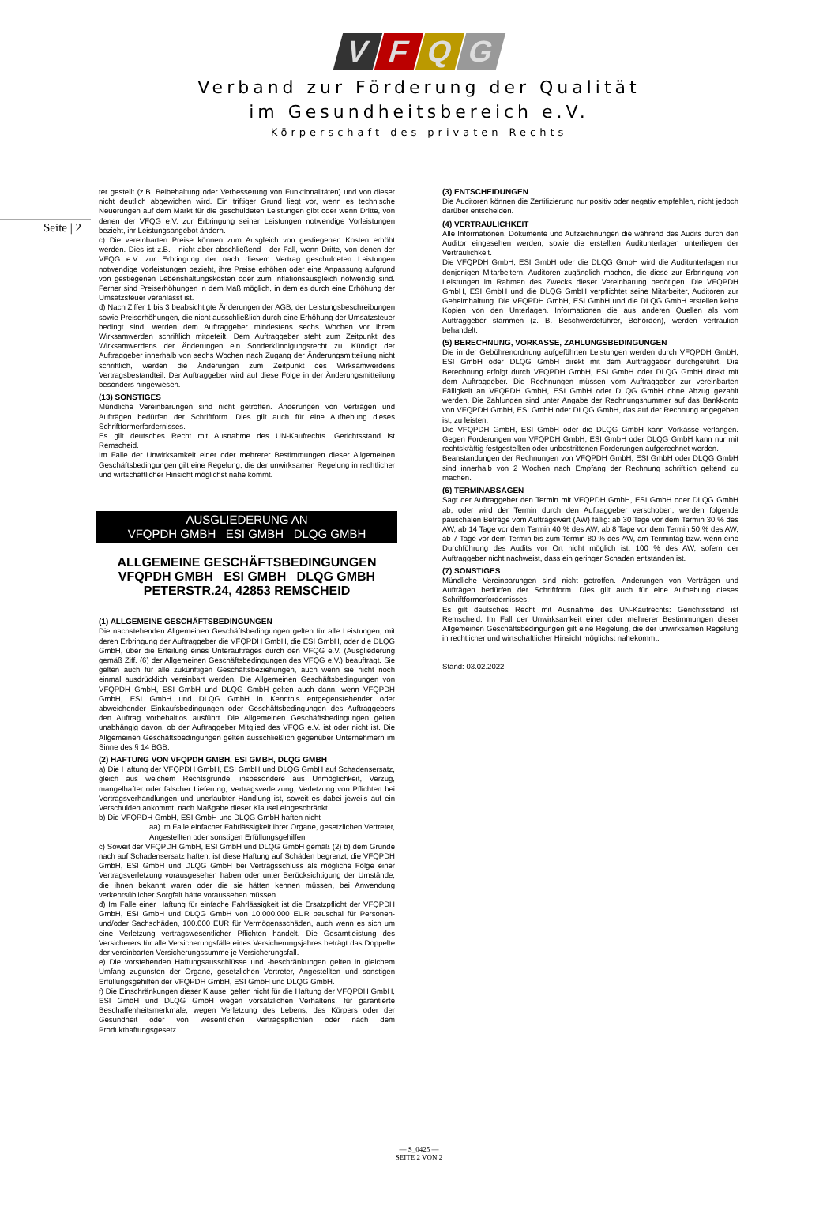VFQG
Verband zur Förderung der Qualität
im Gesundheitsbereich e.V.
Körperschaft des privaten Rechts
Seite | 2
ter gestellt (z.B. Beibehaltung oder Verbesserung von Funktionalitäten) und von dieser nicht deutlich abgewichen wird. Ein triftiger Grund liegt vor, wenn es technische Neuerungen auf dem Markt für die geschuldeten Leistungen gibt oder wenn Dritte, von denen der VFQG e.V. zur Erbringung seiner Leistungen notwendige Vorleistungen bezieht, ihr Leistungsangebot ändern.
c) Die vereinbarten Preise können zum Ausgleich von gestiegenen Kosten erhöht werden. Dies ist z.B. - nicht aber abschließend - der Fall, wenn Dritte, von denen der VFQG e.V. zur Erbringung der nach diesem Vertrag geschuldeten Leistungen notwendige Vorleistungen bezieht, ihre Preise erhöhen oder eine Anpassung aufgrund von gestiegenen Lebenshaltungskosten oder zum Inflationsausgleich notwendig sind. Ferner sind Preiserhöhungen in dem Maß möglich, in dem es durch eine Erhöhung der Umsatzsteuer veranlasst ist.
d) Nach Ziffer 1 bis 3 beabsichtigte Änderungen der AGB, der Leistungsbeschreibungen sowie Preiserhöhungen, die nicht ausschließlich durch eine Erhöhung der Umsatzsteuer bedingt sind, werden dem Auftraggeber mindestens sechs Wochen vor ihrem Wirksamwerden schriftlich mitgeteilt. Dem Auftraggeber steht zum Zeitpunkt des Wirksamwerdens der Änderungen ein Sonderkündigungsrecht zu. Kündigt der Auftraggeber innerhalb von sechs Wochen nach Zugang der Änderungsmitteilung nicht schriftlich, werden die Änderungen zum Zeitpunkt des Wirksamwerdens Vertragsbestandteil. Der Auftraggeber wird auf diese Folge in der Änderungsmitteilung besonders hingewiesen.
(13) SONSTIGES
Mündliche Vereinbarungen sind nicht getroffen. Änderungen von Verträgen und Aufträgen bedürfen der Schriftform. Dies gilt auch für eine Aufhebung dieses Schriftformerfordernisses.
Es gilt deutsches Recht mit Ausnahme des UN-Kaufrechts. Gerichtsstand ist Remscheid.
Im Falle der Unwirksamkeit einer oder mehrerer Bestimmungen dieser Allgemeinen Geschäftsbedingungen gilt eine Regelung, die der unwirksamen Regelung in rechtlicher und wirtschaftlicher Hinsicht möglichst nahe kommt.
AUSGLIEDERUNG AN
VFQPDH GMBH ESI GMBH DLQG GMBH
ALLGEMEINE GESCHÄFTSBEDINGUNGEN
VFQPDH GMBH ESI GMBH DLQG GMBH
PETERSTR.24, 42853 REMSCHEID
(1) ALLGEMEINE GESCHÄFTSBEDINGUNGEN
Die nachstehenden Allgemeinen Geschäftsbedingungen gelten für alle Leistungen, mit deren Erbringung der Auftraggeber die VFQPDH GmbH, die ESI GmbH, oder die DLQG GmbH, über die Erteilung eines Unterauftrages durch den VFQG e.V. (Ausgliederung gemäß Ziff. (6) der Allgemeinen Geschäftsbedingungen des VFQG e.V.) beauftragt. Sie gelten auch für alle zukünftigen Geschäftsbeziehungen, auch wenn sie nicht noch einmal ausdrücklich vereinbart werden. Die Allgemeinen Geschäftsbedingungen von VFQPDH GmbH, ESI GmbH und DLQG GmbH gelten auch dann, wenn VFQPDH GmbH, ESI GmbH und DLQG GmbH in Kenntnis entgegenstehender oder abweichender Einkaufsbedingungen oder Geschäftsbedingungen des Auftraggebers den Auftrag vorbehaltlos ausführt. Die Allgemeinen Geschäftsbedingungen gelten unabhängig davon, ob der Auftraggeber Mitglied des VFQG e.V. ist oder nicht ist. Die Allgemeinen Geschäftsbedingungen gelten ausschließlich gegenüber Unternehmern im Sinne des § 14 BGB.
(2) HAFTUNG VON VFQPDH GMBH, ESI GMBH, DLQG GMBH
a) Die Haftung der VFQPDH GmbH, ESI GmbH und DLQG GmbH auf Schadensersatz, gleich aus welchem Rechtsgrunde, insbesondere aus Unmöglichkeit, Verzug, mangelhafter oder falscher Lieferung, Vertragsverletzung, Verletzung von Pflichten bei Vertragsverhandlungen und unerlaubter Handlung ist, soweit es dabei jeweils auf ein Verschulden ankommt, nach Maßgabe dieser Klausel eingeschränkt.
b) Die VFQPDH GmbH, ESI GmbH und DLQG GmbH haften nicht
aa) im Falle einfacher Fahrlässigkeit ihrer Organe, gesetzlichen Vertreter, Angestellten oder sonstigen Erfüllungsgehilfen
c) Soweit der VFQPDH GmbH, ESI GmbH und DLQG GmbH gemäß (2) b) dem Grunde nach auf Schadensersatz haften, ist diese Haftung auf Schäden begrenzt, die VFQPDH GmbH, ESI GmbH und DLQG GmbH bei Vertragsschluss als mögliche Folge einer Vertragsverletzung vorausgesehen haben oder unter Berücksichtigung der Umstände, die ihnen bekannt waren oder die sie hätten kennen müssen, bei Anwendung verkehrsüblicher Sorgfalt hätte voraussehen müssen.
d) Im Falle einer Haftung für einfache Fahrlässigkeit ist die Ersatzpflicht der VFQPDH GmbH, ESI GmbH und DLQG GmbH von 10.000.000 EUR pauschal für Personen- und/oder Sachschäden, 100.000 EUR für Vermögensschäden, auch wenn es sich um eine Verletzung vertragswesentlicher Pflichten handelt. Die Gesamtleistung des Versicherers für alle Versicherungsfälle eines Versicherungsjahres beträgt das Doppelte der vereinbarten Versicherungssumme je Versicherungsfall.
e) Die vorstehenden Haftungsausschlüsse und -beschränkungen gelten in gleichem Umfang zugunsten der Organe, gesetzlichen Vertreter, Angestellten und sonstigen Erfüllungsgehilfen der VFQPDH GmbH, ESI GmbH und DLQG GmbH.
f) Die Einschränkungen dieser Klausel gelten nicht für die Haftung der VFQPDH GmbH, ESI GmbH und DLQG GmbH wegen vorsätzlichen Verhaltens, für garantierte Beschaffenheitsmerkmale, wegen Verletzung des Lebens, des Körpers oder der Gesundheit oder von wesentlichen Vertragspflichten oder nach dem Produkthaftungsgesetz.
(3) ENTSCHEIDUNGEN
Die Auditoren können die Zertifizierung nur positiv oder negativ empfehlen, nicht jedoch darüber entscheiden.
(4) VERTRAULICHKEIT
Alle Informationen, Dokumente und Aufzeichnungen die während des Audits durch den Auditor eingesehen werden, sowie die erstellten Auditunterlagen unterliegen der Vertraulichkeit.
Die VFQPDH GmbH, ESI GmbH oder die DLQG GmbH wird die Auditunterlagen nur denjenigen Mitarbeitern, Auditoren zugänglich machen, die diese zur Erbringung von Leistungen im Rahmen des Zwecks dieser Vereinbarung benötigen. Die VFQPDH GmbH, ESI GmbH und die DLQG GmbH verpflichtet seine Mitarbeiter, Auditoren zur Geheimhaltung. Die VFQPDH GmbH, ESI GmbH und die DLQG GmbH erstellen keine Kopien von den Unterlagen. Informationen die aus anderen Quellen als vom Auftraggeber stammen (z. B. Beschwerdeführer, Behörden), werden vertraulich behandelt.
(5) BERECHNUNG, VORKASSE, ZAHLUNGSBEDINGUNGEN
Die in der Gebührenordnung aufgeführten Leistungen werden durch VFQPDH GmbH, ESI GmbH oder DLQG GmbH direkt mit dem Auftraggeber durchgeführt. Die Berechnung erfolgt durch VFQPDH GmbH, ESI GmbH oder DLQG GmbH direkt mit dem Auftraggeber. Die Rechnungen müssen vom Auftraggeber zur vereinbarten Fälligkeit an VFQPDH GmbH, ESI GmbH oder DLQG GmbH ohne Abzug gezahlt werden. Die Zahlungen sind unter Angabe der Rechnungsnummer auf das Bankkonto von VFQPDH GmbH, ESI GmbH oder DLQG GmbH, das auf der Rechnung angegeben ist, zu leisten.
Die VFQPDH GmbH, ESI GmbH oder die DLQG GmbH kann Vorkasse verlangen. Gegen Forderungen von VFQPDH GmbH, ESI GmbH oder DLQG GmbH kann nur mit rechtskräftig festgestellten oder unbestrittenen Forderungen aufgerechnet werden.
Beanstandungen der Rechnungen von VFQPDH GmbH, ESI GmbH oder DLQG GmbH sind innerhalb von 2 Wochen nach Empfang der Rechnung schriftlich geltend zu machen.
(6) TERMINABSAGEN
Sagt der Auftraggeber den Termin mit VFQPDH GmbH, ESI GmbH oder DLQG GmbH ab, oder wird der Termin durch den Auftraggeber verschoben, werden folgende pauschalen Beträge vom Auftragswert (AW) fällig: ab 30 Tage vor dem Termin 30 % des AW, ab 14 Tage vor dem Termin 40 % des AW, ab 8 Tage vor dem Termin 50 % des AW, ab 7 Tage vor dem Termin bis zum Termin 80 % des AW, am Termintag bzw. wenn eine Durchführung des Audits vor Ort nicht möglich ist: 100 % des AW, sofern der Auftraggeber nicht nachweist, dass ein geringer Schaden entstanden ist.
(7) SONSTIGES
Mündliche Vereinbarungen sind nicht getroffen. Änderungen von Verträgen und Aufträgen bedürfen der Schriftform. Dies gilt auch für eine Aufhebung dieses Schriftformerfordernisses.
Es gilt deutsches Recht mit Ausnahme des UN-Kaufrechts: Gerichtsstand ist Remscheid. Im Fall der Unwirksamkeit einer oder mehrerer Bestimmungen dieser Allgemeinen Geschäftsbedingungen gilt eine Regelung, die der unwirksamen Regelung in rechtlicher und wirtschaftlicher Hinsicht möglichst nahekommt.
Stand: 03.02.2022
— S_0425 —
SEITE 2 VON 2